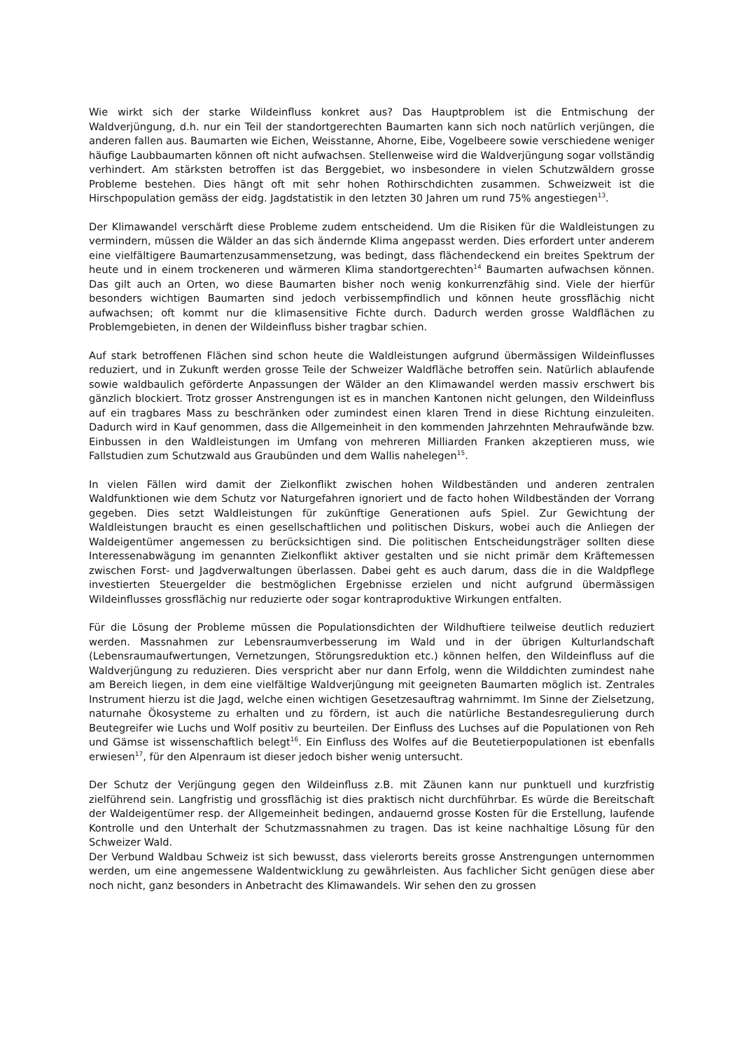Wie wirkt sich der starke Wildeinfluss konkret aus? Das Hauptproblem ist die Entmischung der Waldverjüngung, d.h. nur ein Teil der standortgerechten Baumarten kann sich noch natürlich verjüngen, die anderen fallen aus. Baumarten wie Eichen, Weisstanne, Ahorne, Eibe, Vogelbeere sowie verschiedene weniger häufige Laubbaumarten können oft nicht aufwachsen. Stellenweise wird die Waldverjüngung sogar vollständig verhindert. Am stärksten betroffen ist das Berggebiet, wo insbesondere in vielen Schutzwäldern grosse Probleme bestehen. Dies hängt oft mit sehr hohen Rothirschdichten zusammen. Schweizweit ist die Hirschpopulation gemäss der eidg. Jagdstatistik in den letzten 30 Jahren um rund 75% angestiegen<sup>13</sup>.
Der Klimawandel verschärft diese Probleme zudem entscheidend. Um die Risiken für die Waldleistungen zu vermindern, müssen die Wälder an das sich ändernde Klima angepasst werden. Dies erfordert unter anderem eine vielfältigere Baumartenzusammensetzung, was bedingt, dass flächendeckend ein breites Spektrum der heute und in einem trockeneren und wärmeren Klima standortgerechten<sup>14</sup> Baumarten aufwachsen können. Das gilt auch an Orten, wo diese Baumarten bisher noch wenig konkurrenzfähig sind. Viele der hierfür besonders wichtigen Baumarten sind jedoch verbissempfindlich und können heute grossflächig nicht aufwachsen; oft kommt nur die klimasensitive Fichte durch. Dadurch werden grosse Waldflächen zu Problemgebieten, in denen der Wildeinfluss bisher tragbar schien.
Auf stark betroffenen Flächen sind schon heute die Waldleistungen aufgrund übermässigen Wildeinflusses reduziert, und in Zukunft werden grosse Teile der Schweizer Waldfläche betroffen sein. Natürlich ablaufende sowie waldbaulich geförderte Anpassungen der Wälder an den Klimawandel werden massiv erschwert bis gänzlich blockiert. Trotz grosser Anstrengungen ist es in manchen Kantonen nicht gelungen, den Wildeinfluss auf ein tragbares Mass zu beschränken oder zumindest einen klaren Trend in diese Richtung einzuleiten. Dadurch wird in Kauf genommen, dass die Allgemeinheit in den kommenden Jahrzehnten Mehraufwände bzw. Einbussen in den Waldleistungen im Umfang von mehreren Milliarden Franken akzeptieren muss, wie Fallstudien zum Schutzwald aus Graubünden und dem Wallis nahelegen<sup>15</sup>.
In vielen Fällen wird damit der Zielkonflikt zwischen hohen Wildbeständen und anderen zentralen Waldfunktionen wie dem Schutz vor Naturgefahren ignoriert und de facto hohen Wildbeständen der Vorrang gegeben. Dies setzt Waldleistungen für zukünftige Generationen aufs Spiel. Zur Gewichtung der Waldleistungen braucht es einen gesellschaftlichen und politischen Diskurs, wobei auch die Anliegen der Waldeigentümer angemessen zu berücksichtigen sind. Die politischen Entscheidungsträger sollten diese Interessenabwägung im genannten Zielkonflikt aktiver gestalten und sie nicht primär dem Kräftemessen zwischen Forst- und Jagdverwaltungen überlassen. Dabei geht es auch darum, dass die in die Waldpflege investierten Steuergelder die bestmöglichen Ergebnisse erzielen und nicht aufgrund übermässigen Wildeinflusses grossflächig nur reduzierte oder sogar kontraproduktive Wirkungen entfalten.
Für die Lösung der Probleme müssen die Populationsdichten der Wildhuftiere teilweise deutlich reduziert werden. Massnahmen zur Lebensraumverbesserung im Wald und in der übrigen Kulturlandschaft (Lebensraumaufwertungen, Vernetzungen, Störungsreduktion etc.) können helfen, den Wildeinfluss auf die Waldverjüngung zu reduzieren. Dies verspricht aber nur dann Erfolg, wenn die Wilddichten zumindest nahe am Bereich liegen, in dem eine vielfältige Waldverjüngung mit geeigneten Baumarten möglich ist. Zentrales Instrument hierzu ist die Jagd, welche einen wichtigen Gesetzesauftrag wahrnimmt. Im Sinne der Zielsetzung, naturnahe Ökosysteme zu erhalten und zu fördern, ist auch die natürliche Bestandesregulierung durch Beutegreifer wie Luchs und Wolf positiv zu beurteilen. Der Einfluss des Luchses auf die Populationen von Reh und Gämse ist wissenschaftlich belegt<sup>16</sup>. Ein Einfluss des Wolfes auf die Beutetierpopulationen ist ebenfalls erwiesen<sup>17</sup>, für den Alpenraum ist dieser jedoch bisher wenig untersucht.
Der Schutz der Verjüngung gegen den Wildeinfluss z.B. mit Zäunen kann nur punktuell und kurzfristig zielführend sein. Langfristig und grossflächig ist dies praktisch nicht durchführbar. Es würde die Bereitschaft der Waldeigentümer resp. der Allgemeinheit bedingen, andauernd grosse Kosten für die Erstellung, laufende Kontrolle und den Unterhalt der Schutzmassnahmen zu tragen. Das ist keine nachhaltige Lösung für den Schweizer Wald.
Der Verbund Waldbau Schweiz ist sich bewusst, dass vielerorts bereits grosse Anstrengungen unternommen werden, um eine angemessene Waldentwicklung zu gewährleisten. Aus fachlicher Sicht genügen diese aber noch nicht, ganz besonders in Anbetracht des Klimawandels. Wir sehen den zu grossen